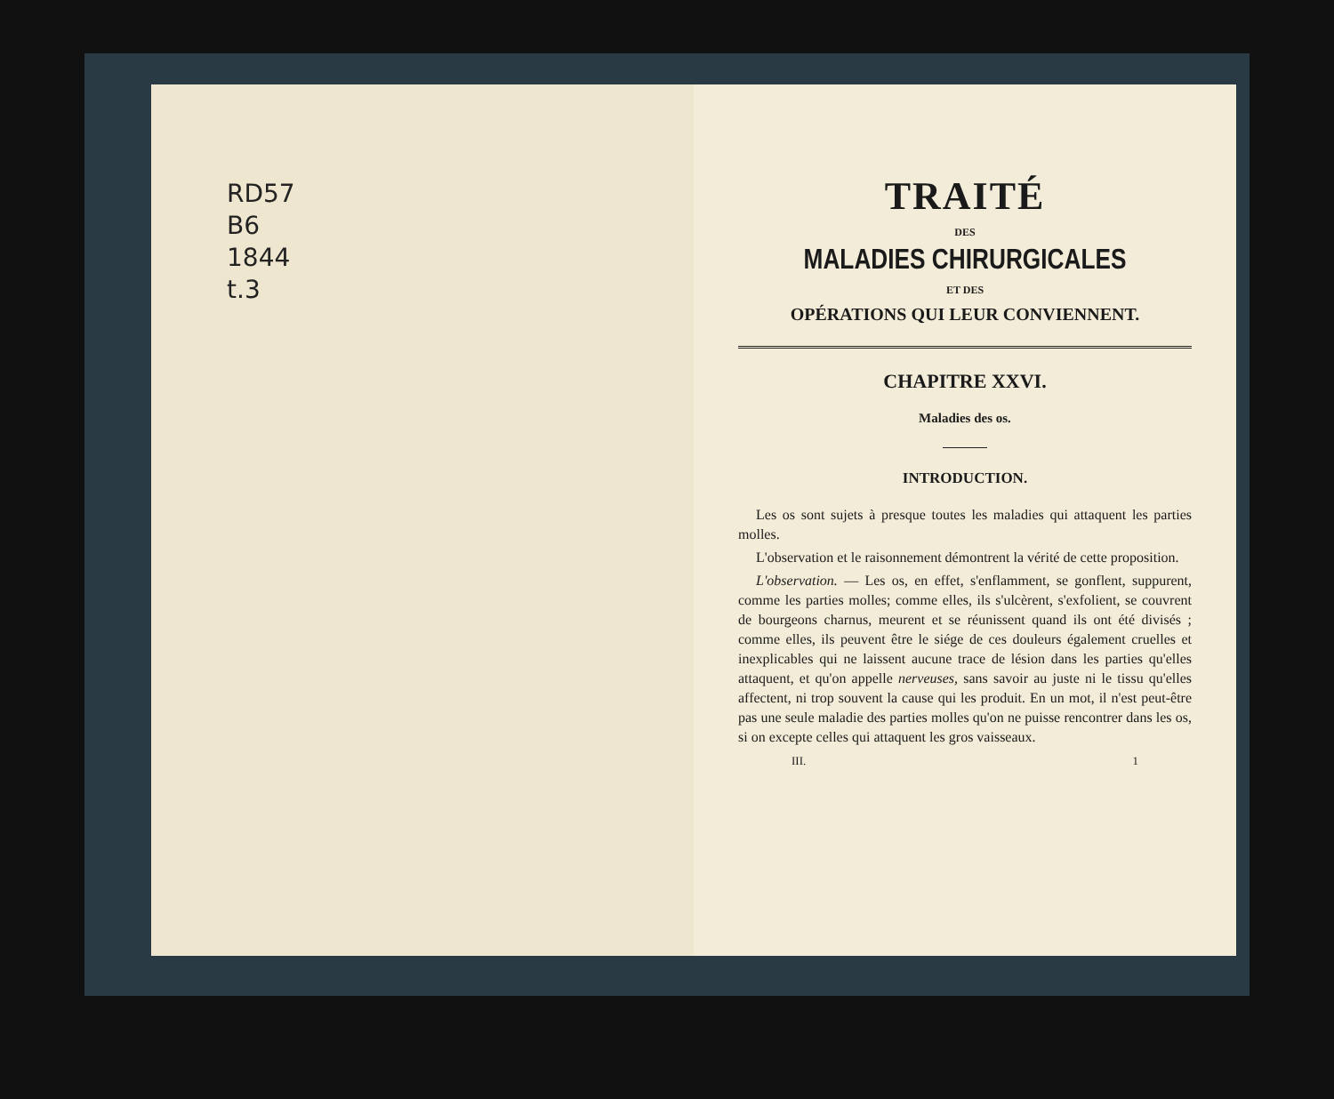RD57
B6
1844
t.3
TRAITÉ
DES
MALADIES CHIRURGICALES
ET DES
OPÉRATIONS QUI LEUR CONVIENNENT.
CHAPITRE XXVI.
Maladies des os.
INTRODUCTION.
Les os sont sujets à presque toutes les maladies qui attaquent les parties molles.
L'observation et le raisonnement démontrent la vérité de cette proposition.
L'observation. — Les os, en effet, s'enflamment, se gonflent, suppurent, comme les parties molles; comme elles, ils s'ulcèrent, s'exfolient, se couvrent de bourgeons charnus, meurent et se réunissent quand ils ont été divisés ; comme elles, ils peuvent être le siége de ces douleurs également cruelles et inexplicables qui ne laissent aucune trace de lésion dans les parties qu'elles attaquent, et qu'on appelle nerveuses, sans savoir au juste ni le tissu qu'elles affectent, ni trop souvent la cause qui les produit. En un mot, il n'est peut-être pas une seule maladie des parties molles qu'on ne puisse rencontrer dans les os, si on excepte celles qui attaquent les gros vaisseaux.
III. 1